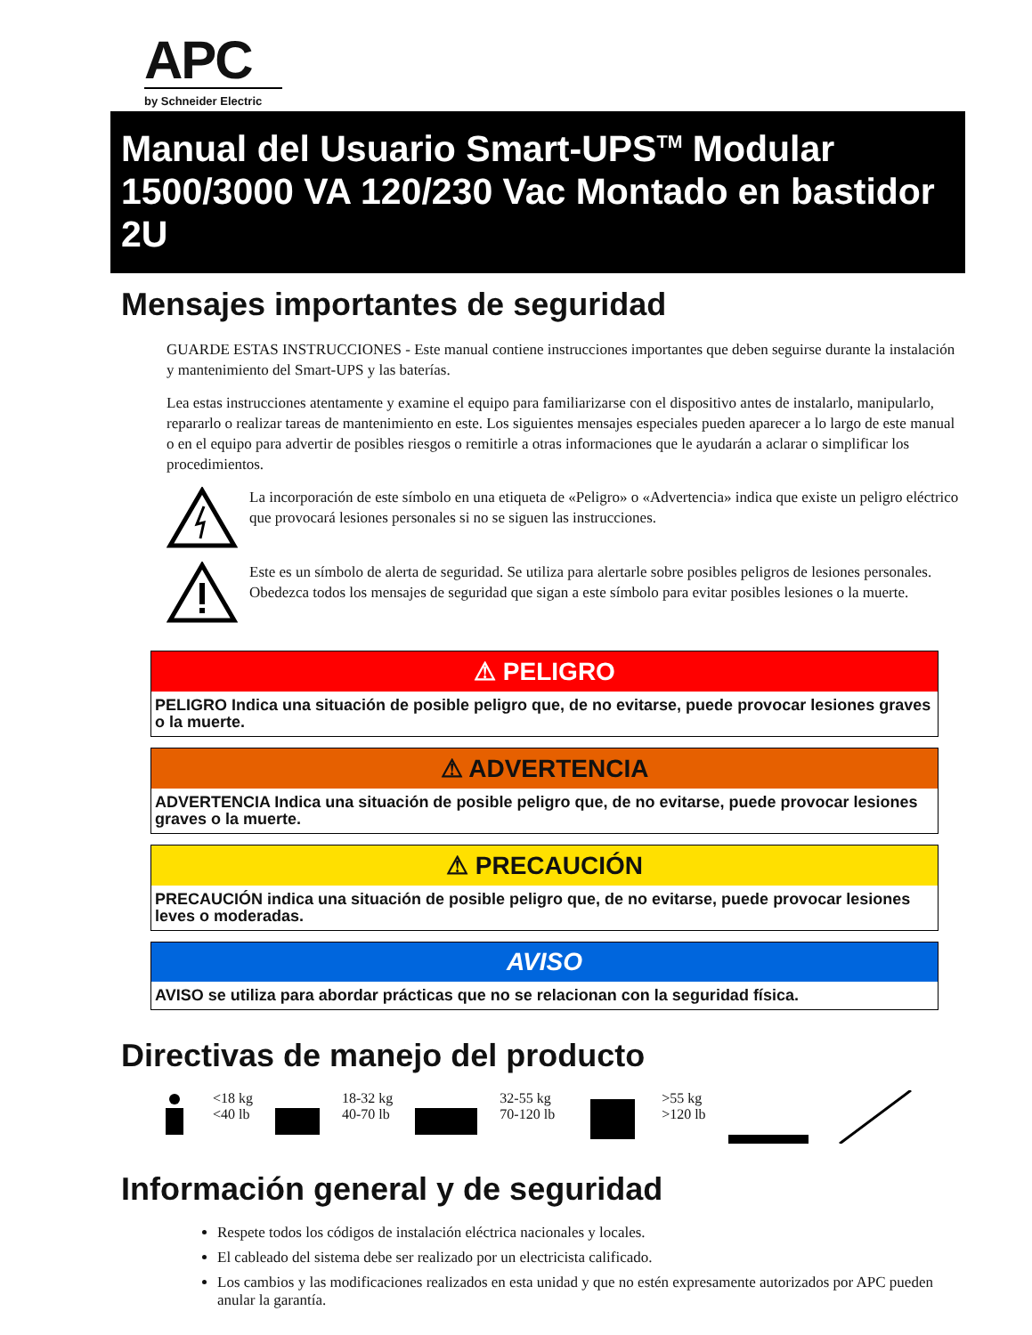APC
by Schneider Electric
Manual del Usuario Smart-UPS<sup>TM</sup> Modular
1500/3000 VA 120/230 Vac Montado en bastidor 2U
Mensajes importantes de seguridad
GUARDE ESTAS INSTRUCCIONES - Este manual contiene instrucciones importantes que deben seguirse durante la instalación y mantenimiento del Smart-UPS y las baterías.
Lea estas instrucciones atentamente y examine el equipo para familiarizarse con el dispositivo antes de instalarlo, manipularlo, repararlo o realizar tareas de mantenimiento en este. Los siguientes mensajes especiales pueden aparecer a lo largo de este manual o en el equipo para advertir de posibles riesgos o remitirle a otras informaciones que le ayudarán a aclarar o simplificar los procedimientos.
La incorporación de este símbolo en una etiqueta de «Peligro» o «Advertencia» indica que existe un peligro eléctrico que provocará lesiones personales si no se siguen las instrucciones.
Este es un símbolo de alerta de seguridad. Se utiliza para alertarle sobre posibles peligros de lesiones personales. Obedezca todos los mensajes de seguridad que sigan a este símbolo para evitar posibles lesiones o la muerte.
⚠ PELIGRO
PELIGRO Indica una situación de posible peligro que, de no evitarse, puede provocar lesiones graves o la muerte.
⚠ ADVERTENCIA
ADVERTENCIA Indica una situación de posible peligro que, de no evitarse, puede provocar lesiones graves o la muerte.
⚠ PRECAUCIÓN
PRECAUCIÓN indica una situación de posible peligro que, de no evitarse, puede provocar lesiones leves o moderadas.
AVISO
AVISO se utiliza para abordar prácticas que no se relacionan con la seguridad física.
Directivas de manejo del producto
<18 kg
<40 lb
18-32 kg
40-70 lb
32-55 kg
70-120 lb
>55 kg
>120 lb
Información general y de seguridad
Respete todos los códigos de instalación eléctrica nacionales y locales.
El cableado del sistema debe ser realizado por un electricista calificado.
Los cambios y las modificaciones realizados en esta unidad y que no estén expresamente autorizados por APC pueden anular la garantía.